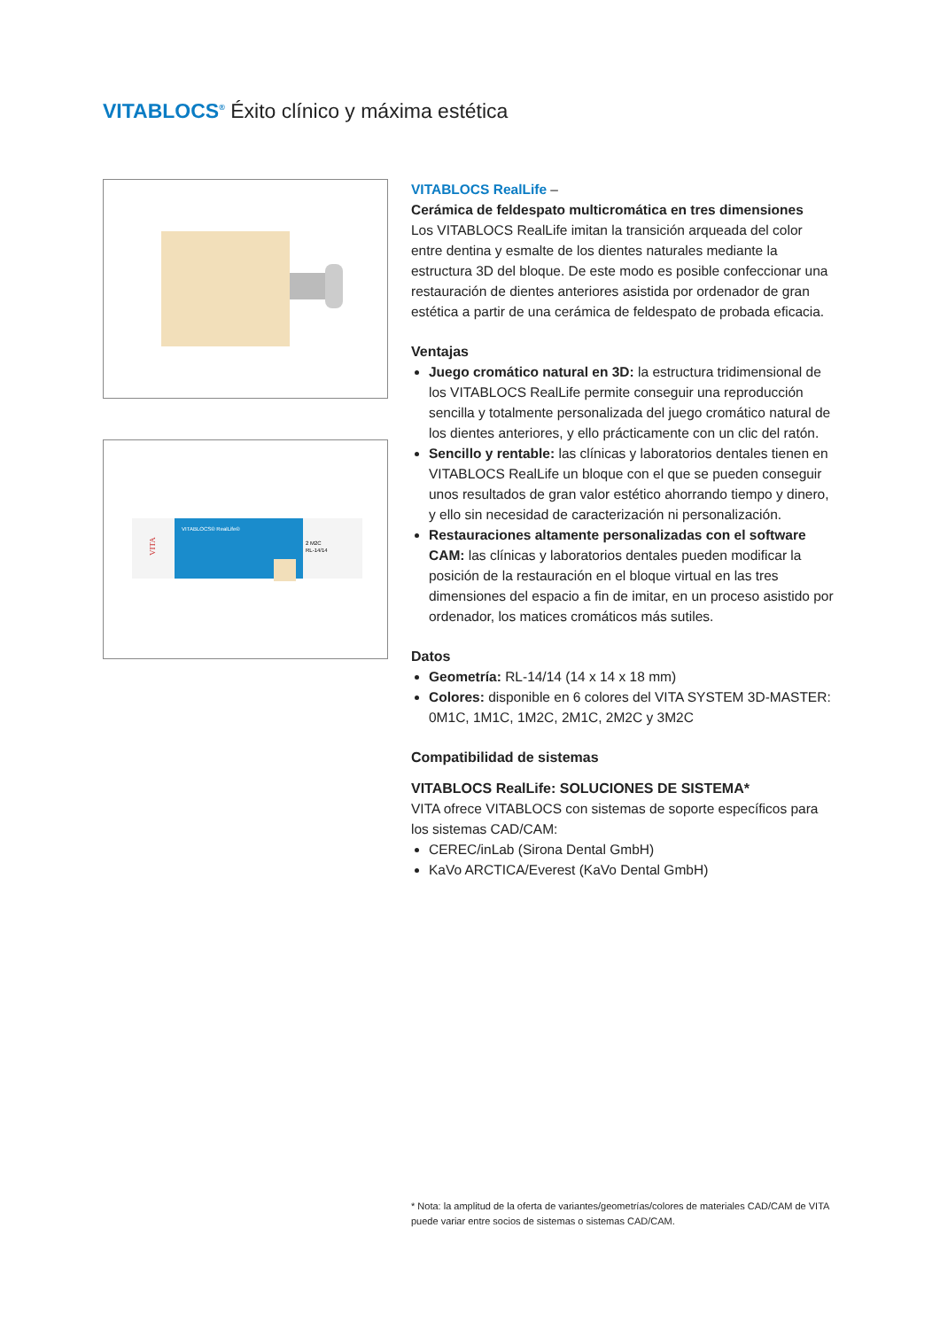VITABLOCS<sup>®</sup> Éxito clínico y máxima estética
VITABLOCS® RealLife®
2 M2C
RL-14/14
VITA
VITABLOCS RealLife –
Cerámica de feldespato multicromática en tres dimensiones
Los VITABLOCS RealLife imitan la transición arqueada del color entre dentina y esmalte de los dientes naturales mediante la estructura 3D del bloque. De este modo es posible confeccionar una restauración de dientes anteriores asistida por ordenador de gran estética a partir de una cerámica de feldespato de probada eficacia.
Ventajas
Juego cromático natural en 3D: la estructura tridimensional de los VITABLOCS RealLife permite conseguir una reproducción sencilla y totalmente personalizada del juego cromático natural de los dientes anteriores, y ello prácticamente con un clic del ratón.
Sencillo y rentable: las clínicas y laboratorios dentales tienen en VITABLOCS RealLife un bloque con el que se pueden conseguir unos resultados de gran valor estético ahorrando tiempo y dinero, y ello sin necesidad de caracterización ni personalización.
Restauraciones altamente personalizadas con el software CAM: las clínicas y laboratorios dentales pueden modificar la posición de la restauración en el bloque virtual en las tres dimensiones del espacio a fin de imitar, en un proceso asistido por ordenador, los matices cromáticos más sutiles.
Datos
Geometría: RL-14/14 (14 x 14 x 18 mm)
Colores: disponible en 6 colores del VITA SYSTEM 3D-MASTER: 0M1C, 1M1C, 1M2C, 2M1C, 2M2C y 3M2C
Compatibilidad de sistemas
VITABLOCS RealLife: SOLUCIONES DE SISTEMA*
VITA ofrece VITABLOCS con sistemas de soporte específicos para los sistemas CAD/CAM:
CEREC/inLab (Sirona Dental GmbH)
KaVo ARCTICA/Everest (KaVo Dental GmbH)
* Nota: la amplitud de la oferta de variantes/geometrías/colores de materiales CAD/CAM de VITA puede variar entre socios de sistemas o sistemas CAD/CAM.